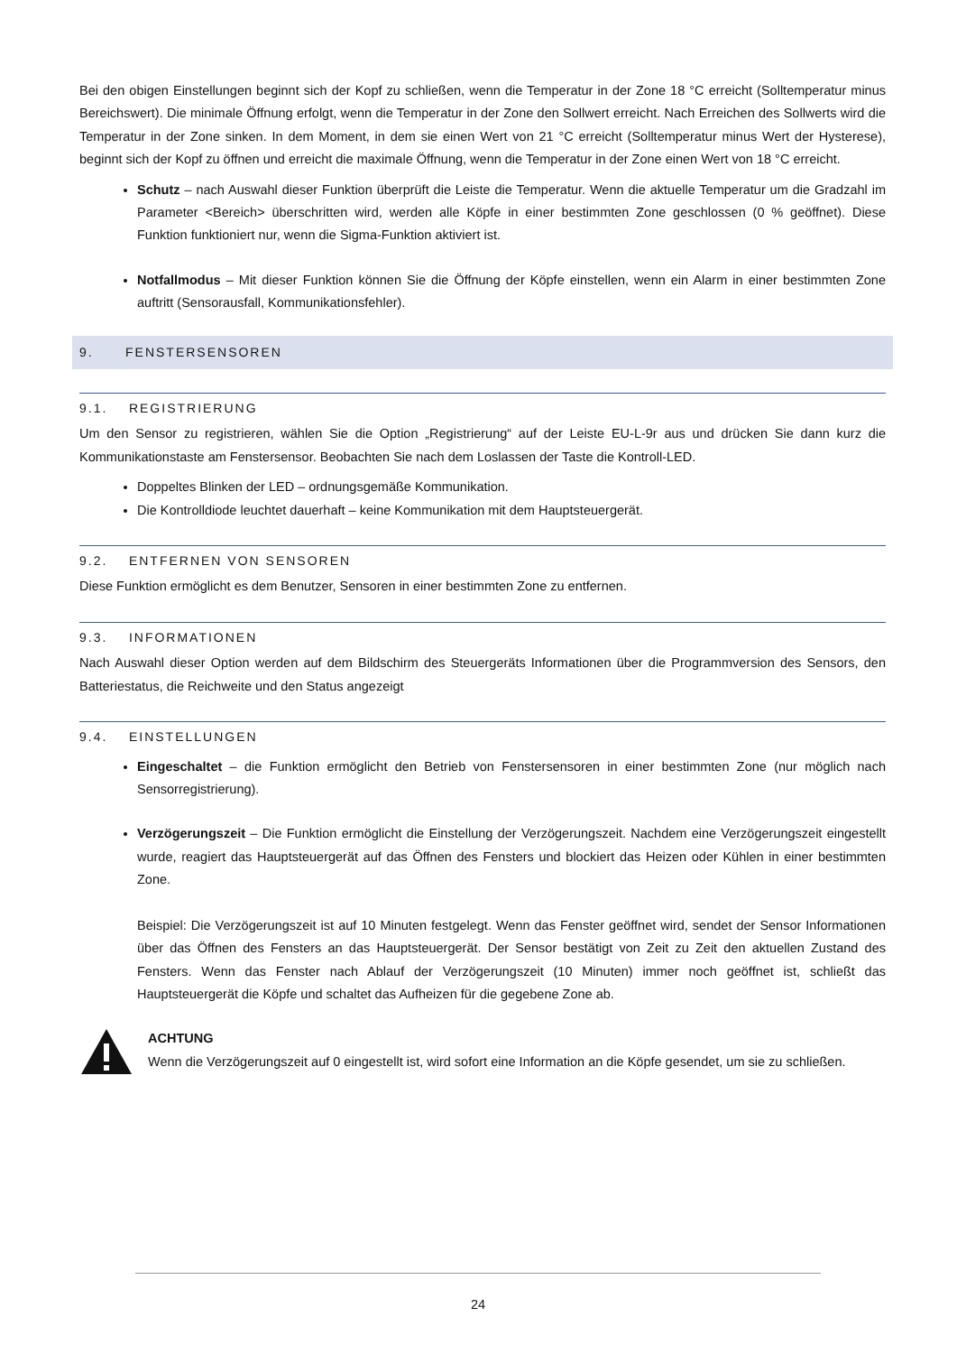Bei den obigen Einstellungen beginnt sich der Kopf zu schließen, wenn die Temperatur in der Zone 18 °C erreicht (Solltemperatur minus Bereichswert). Die minimale Öffnung erfolgt, wenn die Temperatur in der Zone den Sollwert erreicht. Nach Erreichen des Sollwerts wird die Temperatur in der Zone sinken. In dem Moment, in dem sie einen Wert von 21 °C erreicht (Solltemperatur minus Wert der Hysterese), beginnt sich der Kopf zu öffnen und erreicht die maximale Öffnung, wenn die Temperatur in der Zone einen Wert von 18 °C erreicht.
Schutz – nach Auswahl dieser Funktion überprüft die Leiste die Temperatur. Wenn die aktuelle Temperatur um die Gradzahl im Parameter <Bereich> überschritten wird, werden alle Köpfe in einer bestimmten Zone geschlossen (0 % geöffnet). Diese Funktion funktioniert nur, wenn die Sigma-Funktion aktiviert ist.
Notfallmodus – Mit dieser Funktion können Sie die Öffnung der Köpfe einstellen, wenn ein Alarm in einer bestimmten Zone auftritt (Sensorausfall, Kommunikationsfehler).
9. FENSTERSENSOREN
9.1. REGISTRIERUNG
Um den Sensor zu registrieren, wählen Sie die Option „Registrierung“ auf der Leiste EU-L-9r aus und drücken Sie dann kurz die Kommunikationstaste am Fenstersensor. Beobachten Sie nach dem Loslassen der Taste die Kontroll-LED.
Doppeltes Blinken der LED – ordnungsgemäße Kommunikation.
Die Kontrolldiode leuchtet dauerhaft – keine Kommunikation mit dem Hauptsteuergerät.
9.2. ENTFERNEN VON SENSOREN
Diese Funktion ermöglicht es dem Benutzer, Sensoren in einer bestimmten Zone zu entfernen.
9.3. INFORMATIONEN
Nach Auswahl dieser Option werden auf dem Bildschirm des Steuergeräts Informationen über die Programmversion des Sensors, den Batteriestatus, die Reichweite und den Status angezeigt
9.4. EINSTELLUNGEN
Eingeschaltet – die Funktion ermöglicht den Betrieb von Fenstersensoren in einer bestimmten Zone (nur möglich nach Sensorregistrierung).
Verzögerungszeit – Die Funktion ermöglicht die Einstellung der Verzögerungszeit. Nachdem eine Verzögerungszeit eingestellt wurde, reagiert das Hauptsteuergerät auf das Öffnen des Fensters und blockiert das Heizen oder Kühlen in einer bestimmten Zone.
Beispiel: Die Verzögerungszeit ist auf 10 Minuten festgelegt. Wenn das Fenster geöffnet wird, sendet der Sensor Informationen über das Öffnen des Fensters an das Hauptsteuergerät. Der Sensor bestätigt von Zeit zu Zeit den aktuellen Zustand des Fensters. Wenn das Fenster nach Ablauf der Verzögerungszeit (10 Minuten) immer noch geöffnet ist, schließt das Hauptsteuergerät die Köpfe und schaltet das Aufheizen für die gegebene Zone ab.
ACHTUNG
Wenn die Verzögerungszeit auf 0 eingestellt ist, wird sofort eine Information an die Köpfe gesendet, um sie zu schließen.
24